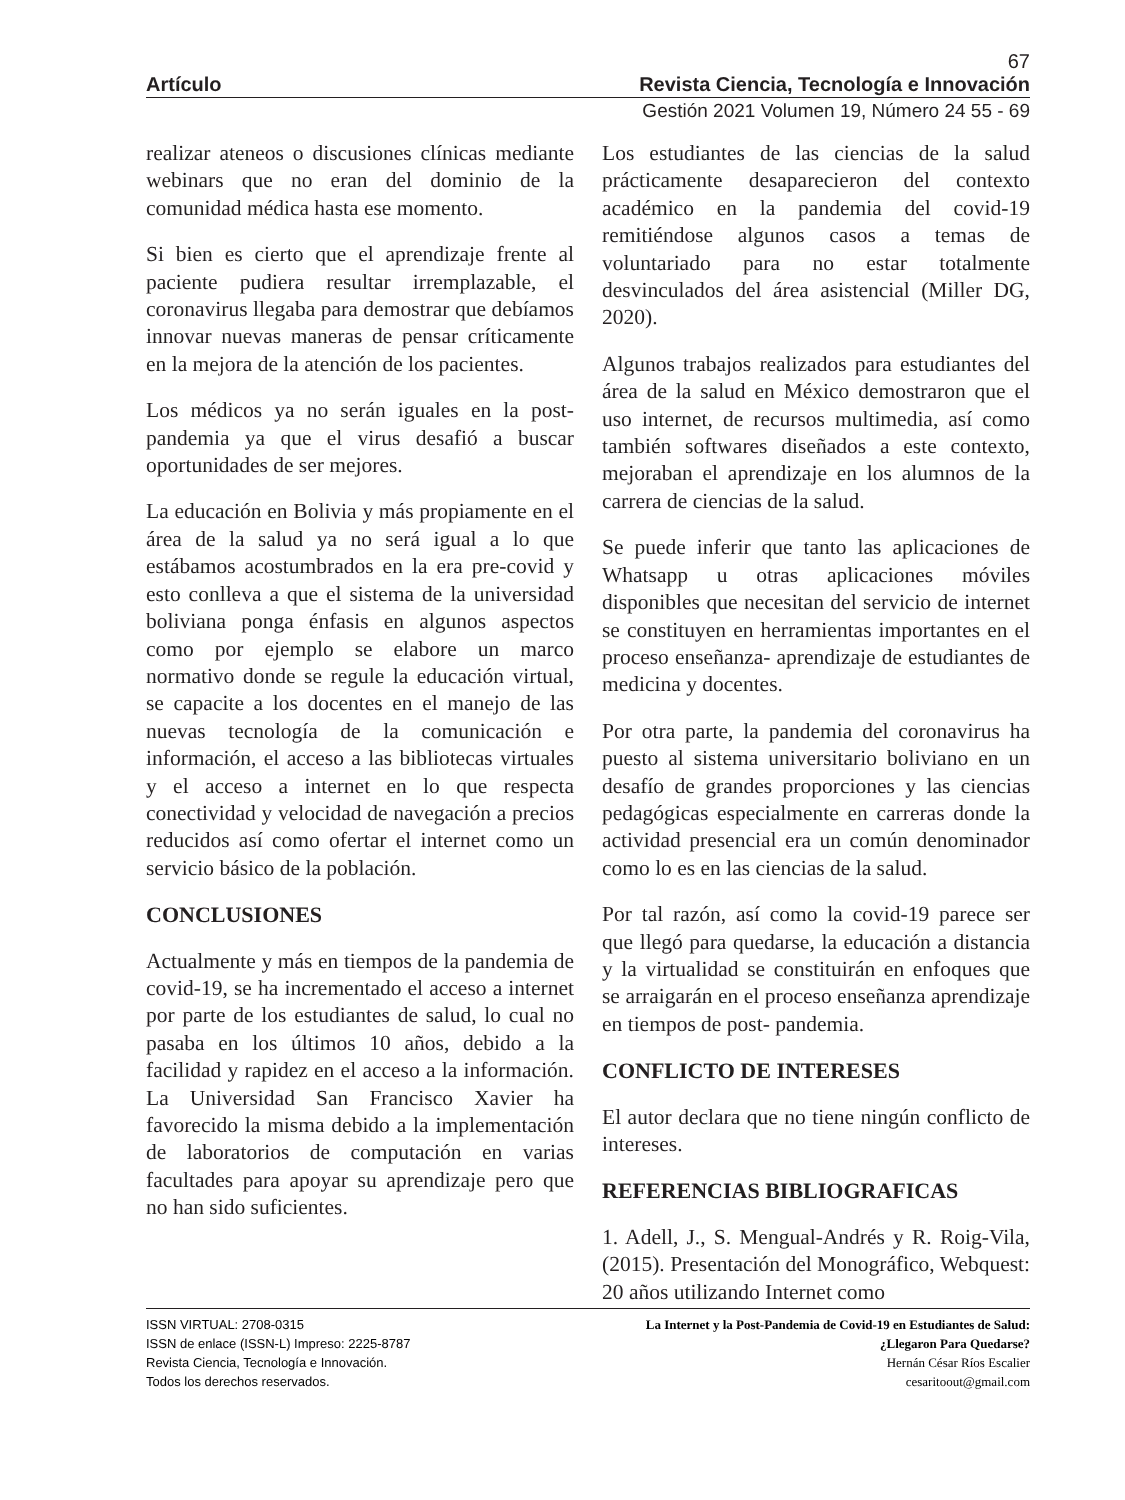67
Artículo Revista Ciencia, Tecnología e Innovación
Gestión 2021 Volumen 19, Número 24 55 - 69
realizar ateneos o discusiones clínicas mediante webinars que no eran del dominio de la comunidad médica hasta ese momento.
Si bien es cierto que el aprendizaje frente al paciente pudiera resultar irremplazable, el coronavirus llegaba para demostrar que debíamos innovar nuevas maneras de pensar críticamente en la mejora de la atención de los pacientes.
Los médicos ya no serán iguales en la post-pandemia ya que el virus desafió a buscar oportunidades de ser mejores.
La educación en Bolivia y más propiamente en el área de la salud ya no será igual a lo que estábamos acostumbrados en la era pre-covid y esto conlleva a que el sistema de la universidad boliviana ponga énfasis en algunos aspectos como por ejemplo se elabore un marco normativo donde se regule la educación virtual, se capacite a los docentes en el manejo de las nuevas tecnología de la comunicación e información, el acceso a las bibliotecas virtuales y el acceso a internet en lo que respecta conectividad y velocidad de navegación a precios reducidos así como ofertar el internet como un servicio básico de la población.
CONCLUSIONES
Actualmente y más en tiempos de la pandemia de covid-19, se ha incrementado el acceso a internet por parte de los estudiantes de salud, lo cual no pasaba en los últimos 10 años, debido a la facilidad y rapidez en el acceso a la información. La Universidad San Francisco Xavier ha favorecido la misma debido a la implementación de laboratorios de computación en varias facultades para apoyar su aprendizaje pero que no han sido suficientes.
Los estudiantes de las ciencias de la salud prácticamente desaparecieron del contexto académico en la pandemia del covid-19 remitiéndose algunos casos a temas de voluntariado para no estar totalmente desvinculados del área asistencial (Miller DG, 2020).
Algunos trabajos realizados para estudiantes del área de la salud en México demostraron que el uso internet, de recursos multimedia, así como también softwares diseñados a este contexto, mejoraban el aprendizaje en los alumnos de la carrera de ciencias de la salud.
Se puede inferir que tanto las aplicaciones de Whatsapp u otras aplicaciones móviles disponibles que necesitan del servicio de internet se constituyen en herramientas importantes en el proceso enseñanza- aprendizaje de estudiantes de medicina y docentes.
Por otra parte, la pandemia del coronavirus ha puesto al sistema universitario boliviano en un desafío de grandes proporciones y las ciencias pedagógicas especialmente en carreras donde la actividad presencial era un común denominador como lo es en las ciencias de la salud.
Por tal razón, así como la covid-19 parece ser que llegó para quedarse, la educación a distancia y la virtualidad se constituirán en enfoques que se arraigarán en el proceso enseñanza aprendizaje en tiempos de post- pandemia.
CONFLICTO DE INTERESES
El autor declara que no tiene ningún conflicto de intereses.
REFERENCIAS BIBLIOGRAFICAS
1. Adell, J., S. Mengual-Andrés y R. Roig-Vila, (2015). Presentación del Monográfico, Webquest: 20 años utilizando Internet como
ISSN VIRTUAL: 2708-0315
ISSN de enlace (ISSN-L) Impreso: 2225-8787
Revista Ciencia, Tecnología e Innovación.
Todos los derechos reservados.
La Internet y la Post-Pandemia de Covid-19 en Estudiantes de Salud:
¿Llegaron Para Quedarse?
Hernán César Ríos Escalier
cesaritoout@gmail.com